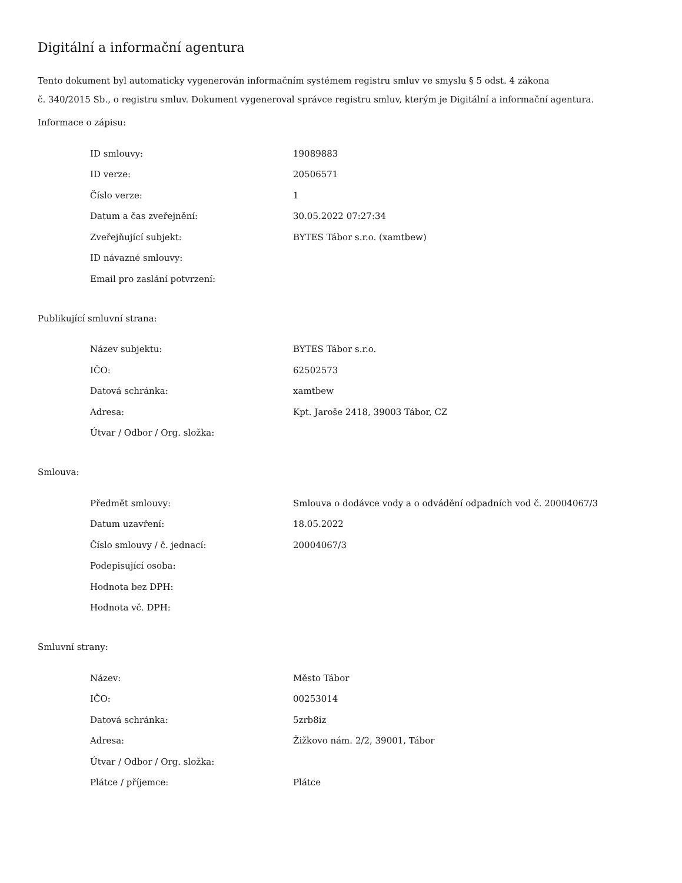Digitální a informační agentura
Tento dokument byl automaticky vygenerován informačním systémem registru smluv ve smyslu § 5 odst. 4 zákona
č. 340/2015 Sb., o registru smluv. Dokument vygeneroval správce registru smluv, kterým je Digitální a informační agentura.
Informace o zápisu:
| ID smlouvy: | 19089883 |
| ID verze: | 20506571 |
| Číslo verze: | 1 |
| Datum a čas zveřejnění: | 30.05.2022 07:27:34 |
| Zveřejňující subjekt: | BYTES Tábor s.r.o. (xamtbew) |
| ID návazné smlouvy: | |
| Email pro zaslání potvrzení: | |
Publikující smluvní strana:
| Název subjektu: | BYTES Tábor s.r.o. |
| IČO: | 62502573 |
| Datová schránka: | xamtbew |
| Adresa: | Kpt. Jaroše 2418, 39003 Tábor, CZ |
| Útvar / Odbor / Org. složka: | |
Smlouva:
| Předmět smlouvy: | Smlouva o dodávce vody a o odvádění odpadních vod č. 20004067/3 |
| Datum uzavření: | 18.05.2022 |
| Číslo smlouvy / č. jednací: | 20004067/3 |
| Podepisující osoba: | |
| Hodnota bez DPH: | |
| Hodnota vč. DPH: | |
Smluvní strany:
| Název: | Město Tábor |
| IČO: | 00253014 |
| Datová schránka: | 5zrb8iz |
| Adresa: | Žižkovo nám. 2/2, 39001, Tábor |
| Útvar / Odbor / Org. složka: | |
| Plátce / příjemce: | Plátce |